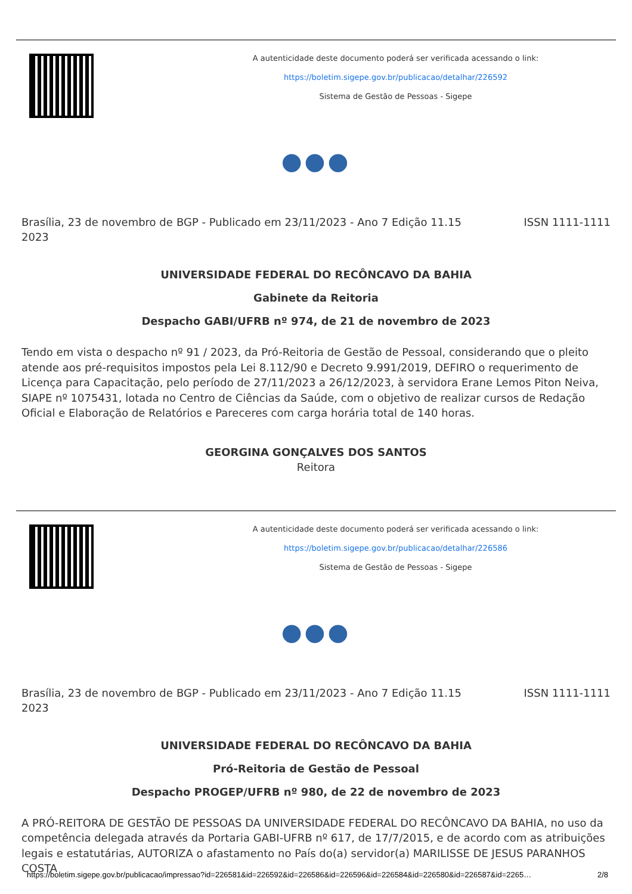A autenticidade deste documento poderá ser verificada acessando o link:
https://boletim.sigepe.gov.br/publicacao/detalhar/226592
Sistema de Gestão de Pessoas - Sigepe
●●●
Brasília, 23 de novembro de 2023
BGP - Publicado em 23/11/2023 - Ano 7 Edição 11.15
ISSN 1111-1111
UNIVERSIDADE FEDERAL DO RECÔNCAVO DA BAHIA
Gabinete da Reitoria
Despacho GABI/UFRB nº 974, de 21 de novembro de 2023
Tendo em vista o despacho nº 91 / 2023, da Pró-Reitoria de Gestão de Pessoal, considerando que o pleito atende aos pré-requisitos impostos pela Lei 8.112/90 e Decreto 9.991/2019, DEFIRO o requerimento de Licença para Capacitação, pelo período de 27/11/2023 a 26/12/2023, à servidora Erane Lemos Piton Neiva, SIAPE nº 1075431, lotada no Centro de Ciências da Saúde, com o objetivo de realizar cursos de Redação Oficial e Elaboração de Relatórios e Pareceres com carga horária total de 140 horas.
GEORGINA GONÇALVES DOS SANTOS
Reitora
A autenticidade deste documento poderá ser verificada acessando o link:
https://boletim.sigepe.gov.br/publicacao/detalhar/226586
Sistema de Gestão de Pessoas - Sigepe
●●●
Brasília, 23 de novembro de 2023
BGP - Publicado em 23/11/2023 - Ano 7 Edição 11.15
ISSN 1111-1111
UNIVERSIDADE FEDERAL DO RECÔNCAVO DA BAHIA
Pró-Reitoria de Gestão de Pessoal
Despacho PROGEP/UFRB nº 980, de 22 de novembro de 2023
A PRÓ-REITORA DE GESTÃO DE PESSOAS DA UNIVERSIDADE FEDERAL DO RECÔNCAVO DA BAHIA, no uso da competência delegada através da Portaria GABI-UFRB nº 617, de 17/7/2015, e de acordo com as atribuições legais e estatutárias, AUTORIZA o afastamento no País do(a) servidor(a) MARILISSE DE JESUS PARANHOS COSTA
https://boletim.sigepe.gov.br/publicacao/impressao?id=226581&id=226592&id=226586&id=226596&id=226584&id=226580&id=226587&id=2265… 2/8